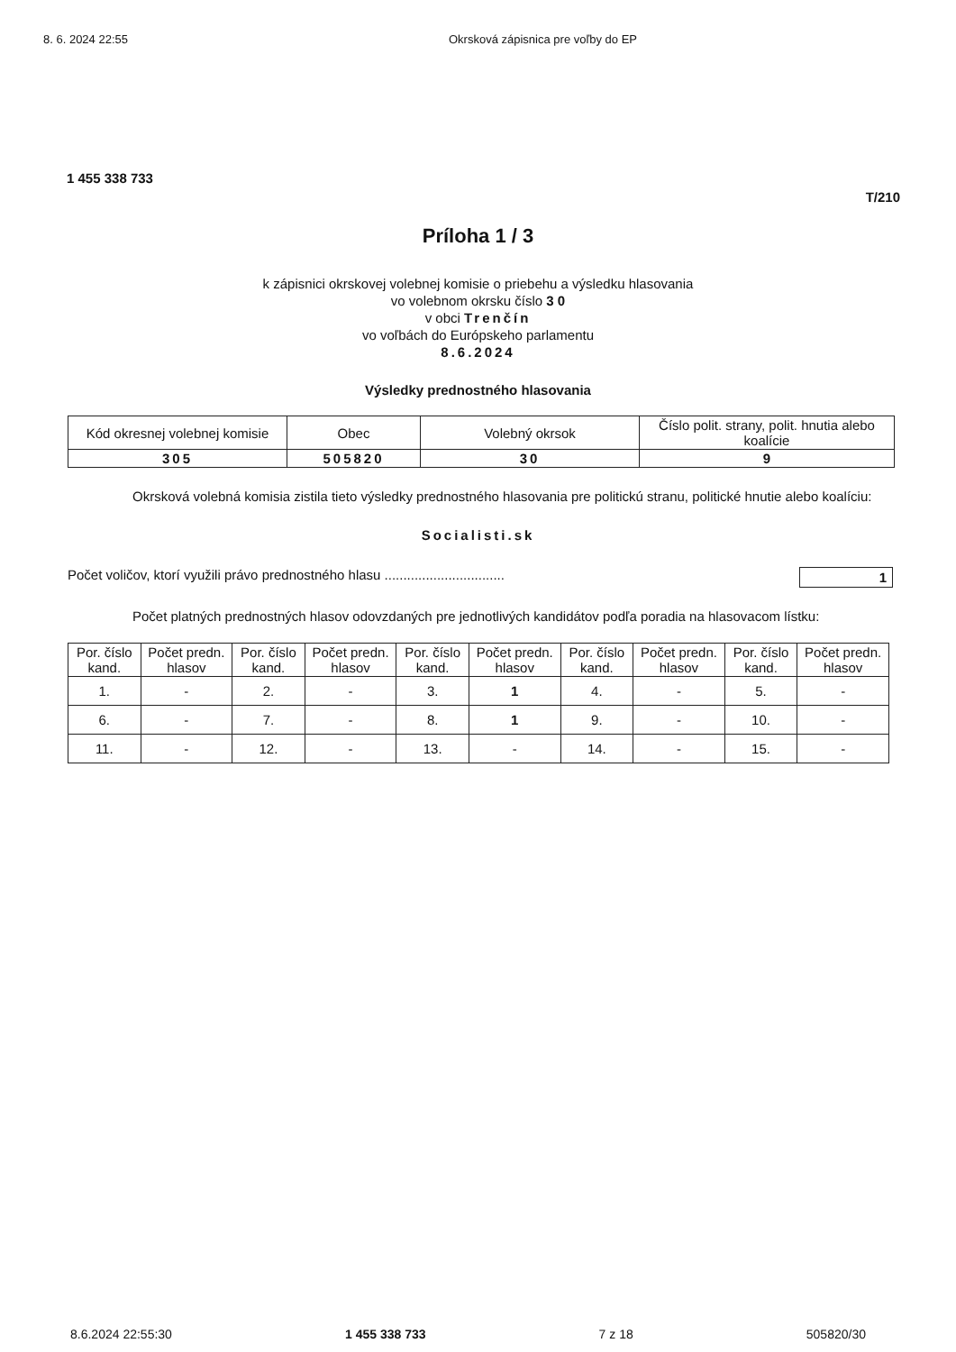8. 6. 2024 22:55 Okrsková zápisnica pre voľby do EP
1 455 338 733
T/210
Príloha 1 / 3
k zápisnici okrskovej volebnej komisie o priebehu a výsledku hlasovania
vo volebnom okrsku číslo 3 0
v obci Trenčín
vo voľbách do Európskeho parlamentu
8.6.2024
Výsledky prednostného hlasovania
| Kód okresnej volebnej komisie | Obec | Volebný okrsok | Číslo polit. strany, polit. hnutia alebo koalície |
| --- | --- | --- | --- |
| 305 | 505820 | 30 | 9 |
Okrsková volebná komisia zistila tieto výsledky prednostného hlasovania pre politickú stranu, politické hnutie alebo koalíciu:
Socialisti.sk
Počet voličov, ktorí využili právo prednostného hlasu ................................ 1
Počet platných prednostných hlasov odovzdaných pre jednotlivých kandidátov podľa poradia na hlasovacom lístku:
| Por. číslo kand. | Počet predn. hlasov | Por. číslo kand. | Počet predn. hlasov | Por. číslo kand. | Počet predn. hlasov | Por. číslo kand. | Počet predn. hlasov | Por. číslo kand. | Počet predn. hlasov |
| --- | --- | --- | --- | --- | --- | --- | --- | --- | --- |
| 1. | - | 2. | - | 3. | 1 | 4. | - | 5. | - |
| 6. | - | 7. | - | 8. | 1 | 9. | - | 10. | - |
| 11. | - | 12. | - | 13. | - | 14. | - | 15. | - |
8.6.2024 22:55:30 1 455 338 733 7 z 18 505820/30